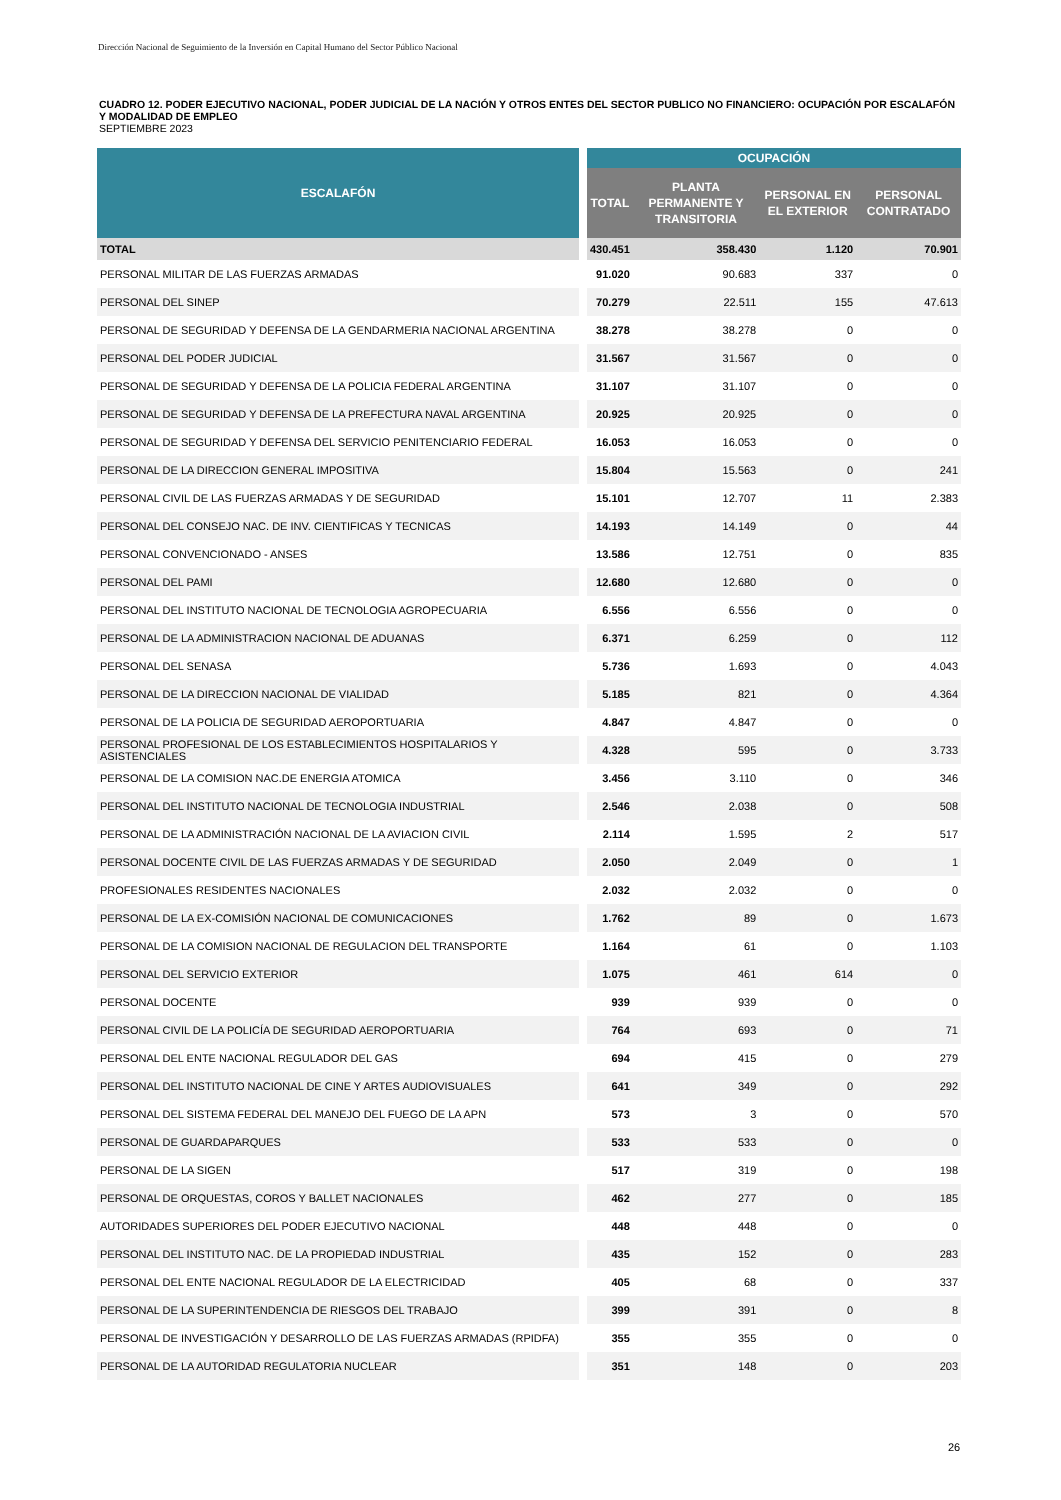Dirección Nacional de Seguimiento de la Inversión en Capital Humano del Sector Público Nacional
CUADRO 12. PODER EJECUTIVO NACIONAL, PODER JUDICIAL DE LA NACIÓN Y OTROS ENTES DEL SECTOR PUBLICO NO FINANCIERO: OCUPACIÓN POR ESCALAFÓN Y MODALIDAD DE EMPLEO
SEPTIEMBRE 2023
| ESCALAFÓN | | OCUPACIÓN | | | |
| --- | --- | --- | --- | --- | --- |
| | | TOTAL | PLANTA PERMANENTE Y TRANSITORIA | PERSONAL EN EL EXTERIOR | PERSONAL CONTRATADO |
| TOTAL | | 430.451 | 358.430 | 1.120 | 70.901 |
| PERSONAL MILITAR DE LAS FUERZAS ARMADAS | | 91.020 | 90.683 | 337 | 0 |
| PERSONAL DEL SINEP | | 70.279 | 22.511 | 155 | 47.613 |
| PERSONAL DE SEGURIDAD Y DEFENSA DE LA GENDARMERIA NACIONAL ARGENTINA | | 38.278 | 38.278 | 0 | 0 |
| PERSONAL DEL PODER JUDICIAL | | 31.567 | 31.567 | 0 | 0 |
| PERSONAL DE SEGURIDAD Y DEFENSA DE LA POLICIA FEDERAL ARGENTINA | | 31.107 | 31.107 | 0 | 0 |
| PERSONAL DE SEGURIDAD Y DEFENSA DE LA PREFECTURA NAVAL ARGENTINA | | 20.925 | 20.925 | 0 | 0 |
| PERSONAL DE SEGURIDAD Y DEFENSA DEL SERVICIO PENITENCIARIO FEDERAL | | 16.053 | 16.053 | 0 | 0 |
| PERSONAL DE LA DIRECCION GENERAL IMPOSITIVA | | 15.804 | 15.563 | 0 | 241 |
| PERSONAL CIVIL DE LAS FUERZAS ARMADAS Y DE SEGURIDAD | | 15.101 | 12.707 | 11 | 2.383 |
| PERSONAL DEL CONSEJO NAC. DE INV. CIENTIFICAS Y TECNICAS | | 14.193 | 14.149 | 0 | 44 |
| PERSONAL CONVENCIONADO - ANSES | | 13.586 | 12.751 | 0 | 835 |
| PERSONAL DEL PAMI | | 12.680 | 12.680 | 0 | 0 |
| PERSONAL DEL INSTITUTO NACIONAL DE TECNOLOGIA AGROPECUARIA | | 6.556 | 6.556 | 0 | 0 |
| PERSONAL DE LA ADMINISTRACION NACIONAL DE ADUANAS | | 6.371 | 6.259 | 0 | 112 |
| PERSONAL DEL SENASA | | 5.736 | 1.693 | 0 | 4.043 |
| PERSONAL DE LA DIRECCION NACIONAL DE VIALIDAD | | 5.185 | 821 | 0 | 4.364 |
| PERSONAL DE LA POLICIA DE SEGURIDAD AEROPORTUARIA | | 4.847 | 4.847 | 0 | 0 |
| PERSONAL PROFESIONAL DE LOS ESTABLECIMIENTOS HOSPITALARIOS Y ASISTENCIALES | | 4.328 | 595 | 0 | 3.733 |
| PERSONAL DE LA COMISION NAC.DE ENERGIA ATOMICA | | 3.456 | 3.110 | 0 | 346 |
| PERSONAL DEL INSTITUTO NACIONAL DE TECNOLOGIA INDUSTRIAL | | 2.546 | 2.038 | 0 | 508 |
| PERSONAL DE LA ADMINISTRACIÓN NACIONAL DE LA AVIACION CIVIL | | 2.114 | 1.595 | 2 | 517 |
| PERSONAL DOCENTE CIVIL DE LAS FUERZAS ARMADAS Y DE SEGURIDAD | | 2.050 | 2.049 | 0 | 1 |
| PROFESIONALES RESIDENTES NACIONALES | | 2.032 | 2.032 | 0 | 0 |
| PERSONAL DE LA EX-COMISIÓN NACIONAL DE COMUNICACIONES | | 1.762 | 89 | 0 | 1.673 |
| PERSONAL DE LA COMISION NACIONAL DE REGULACION DEL TRANSPORTE | | 1.164 | 61 | 0 | 1.103 |
| PERSONAL DEL SERVICIO EXTERIOR | | 1.075 | 461 | 614 | 0 |
| PERSONAL DOCENTE | | 939 | 939 | 0 | 0 |
| PERSONAL CIVIL DE LA POLICÍA DE SEGURIDAD AEROPORTUARIA | | 764 | 693 | 0 | 71 |
| PERSONAL DEL ENTE NACIONAL REGULADOR DEL GAS | | 694 | 415 | 0 | 279 |
| PERSONAL DEL INSTITUTO NACIONAL DE CINE Y ARTES AUDIOVISUALES | | 641 | 349 | 0 | 292 |
| PERSONAL DEL SISTEMA FEDERAL DEL MANEJO DEL FUEGO DE LA APN | | 573 | 3 | 0 | 570 |
| PERSONAL DE GUARDAPARQUES | | 533 | 533 | 0 | 0 |
| PERSONAL DE LA SIGEN | | 517 | 319 | 0 | 198 |
| PERSONAL DE ORQUESTAS, COROS Y BALLET NACIONALES | | 462 | 277 | 0 | 185 |
| AUTORIDADES SUPERIORES DEL PODER EJECUTIVO NACIONAL | | 448 | 448 | 0 | 0 |
| PERSONAL DEL INSTITUTO NAC. DE LA PROPIEDAD INDUSTRIAL | | 435 | 152 | 0 | 283 |
| PERSONAL DEL ENTE NACIONAL REGULADOR DE LA ELECTRICIDAD | | 405 | 68 | 0 | 337 |
| PERSONAL DE LA SUPERINTENDENCIA DE RIESGOS DEL TRABAJO | | 399 | 391 | 0 | 8 |
| PERSONAL DE INVESTIGACIÓN Y DESARROLLO DE LAS FUERZAS ARMADAS (RPIDFA) | | 355 | 355 | 0 | 0 |
| PERSONAL DE LA AUTORIDAD REGULATORIA NUCLEAR | | 351 | 148 | 0 | 203 |
26